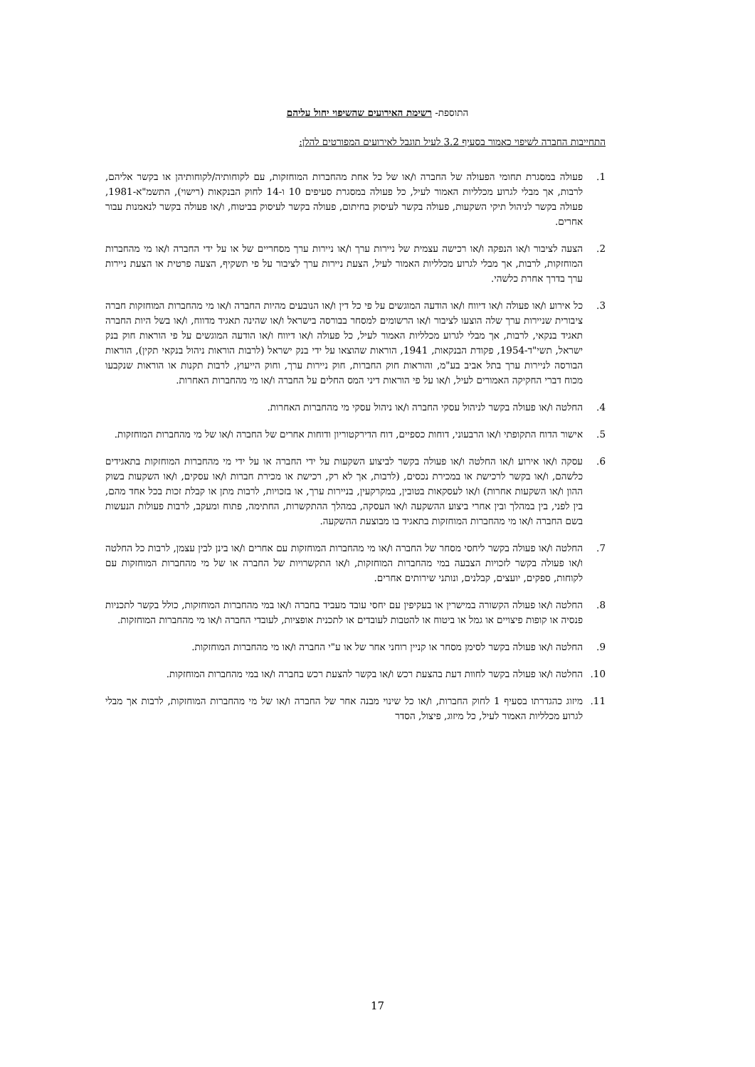התוספת- רשימת האירועים שהשיפוי יחול עליהם
התחייבות החברה לשיפוי כאמור בסעיף 3.2 לעיל תוגבל לאירועים המפורטים להלן:
1. פעולה במסגרת תחומי הפעולה של החברה ו/או של כל אחת מהחברות המוחזקות, עם לקוחותיה/לקוחותיהן או בקשר אליהם, לרבות, אך מבלי לגרוע מכלליות האמור לעיל, כל פעולה במסגרת סעיפים 10 ו-14 לחוק הבנקאות (רישוי), התשמ"א-1981, פעולה בקשר לניהול תיקי השקעות, פעולה בקשר לעיסוק בחיתום, פעולה בקשר לעיסוק בביטוח, ו/או פעולה בקשר לנאמנות עבור אחרים.
2. הצעה לציבור ו/או הנפקה ו/או רכישה עצמית של ניירות ערך ו/או ניירות ערך מסחריים של או על ידי החברה ו/או מי מהחברות המוחזקות, לרבות, אך מבלי לגרוע מכלליות האמור לעיל, הצעת ניירות ערך לציבור על פי תשקיף, הצעה פרטית או הצעת ניירות ערך בדרך אחרת כלשהי.
3. כל אירוע ו/או פעולה ו/או דיווח ו/או הודעה המוגשים על פי כל דין ו/או הנובעים מהיות החברה ו/או מי מהחברות המוחזקות חברה ציבורית שניירות ערך שלה הוצעו לציבור ו/או הרשומים למסחר בבורסה בישראל ו/או שהינה תאגיד מדווח, ו/או בשל היות החברה תאגיד בנקאי, לרבות, אך מבלי לגרוע מכלליות האמור לעיל, כל פעולה ו/או דיווח ו/או הודעה המוגשים על פי הוראות חוק בנק ישראל, תשי"ד-1954, פקודת הבנקאות, 1941, הוראות שהוצאו על ידי בנק ישראל (לרבות הוראות ניהול בנקאי תקין), הוראות הבורסה לניירות ערך בתל אביב בע"מ, והוראות חוק החברות, חוק ניירות ערך, וחוק הייעוץ, לרבות תקנות או הוראות שנקבעו מכוח דברי החקיקה האמורים לעיל, ו/או על פי הוראות דיני המס החלים על החברה ו/או מי מהחברות האחרות.
4. החלטה ו/או פעולה בקשר לניהול עסקי החברה ו/או ניהול עסקי מי מהחברות האחרות.
5. אישור הדוח התקופתי ו/או הרבעוני, דוחות כספיים, דוח הדירקטוריון ודוחות אחרים של החברה ו/או של מי מהחברות המוחזקות.
6. עסקה ו/או אירוע ו/או החלטה ו/או פעולה בקשר לביצוע השקעות על ידי החברה או על ידי מי מהחברות המוחזקות בתאגידים כלשהם, ו/או בקשר לרכישת או במכירת נכסים, (לרבות, אך לא רק, רכישת או מכירת חברות ו/או עסקים, ו/או השקעות בשוק ההון ו/או השקעות אחרות) ו/או לעסקאות בטובין, במקרקעין, בניירות ערך, או בזכויות, לרבות מתן או קבלת זכות בכל אחד מהם, בין לפני, בין במהלך ובין אחרי ביצוע ההשקעה ו/או העסקה, במהלך ההתקשרות, החתימה, פתוח ומעקב, לרבות פעולות הנעשות בשם החברה ו/או מי מהחברות המוחזקות בתאגיד בו מבוצעת ההשקעה.
7. החלטה ו/או פעולה בקשר ליחסי מסחר של החברה ו/או מי מהחברות המוחזקות עם אחרים ו/או בינן לבין עצמן, לרבות כל החלטה ו/או פעולה בקשר לזכויות הצבעה במי מהחברות המוחזקות, ו/או התקשרויות של החברה או של מי מהחברות המוחזקות עם לקוחות, ספקים, יועצים, קבלנים, ונותני שירותים אחרים.
8. החלטה ו/או פעולה הקשורה במישרין או בעקיפין עם יחסי עובד מעביד בחברה ו/או במי מהחברות המוחזקות, כולל בקשר לתכניות פנסיה או קופות פיצויים או גמל או ביטוח או להטבות לעובדים או לתכנית אופציות, לעובדי החברה ו/או מי מהחברות המוחזקות.
9. החלטה ו/או פעולה בקשר לסימן מסחר או קניין רוחני אחר של או ע"י החברה ו/או מי מהחברות המוחזקות.
10. החלטה ו/או פעולה בקשר לחוות דעת בהצעת רכש ו/או בקשר להצעת רכש בחברה ו/או במי מהחברות המוחזקות.
11. מיזוג כהגדרתו בסעיף 1 לחוק החברות, ו/או כל שינוי מבנה אחר של החברה ו/או של מי מהחברות המוחזקות, לרבות אך מבלי לגרוע מכלליות האמור לעיל, כל מיזוג, פיצול, הסדר
17